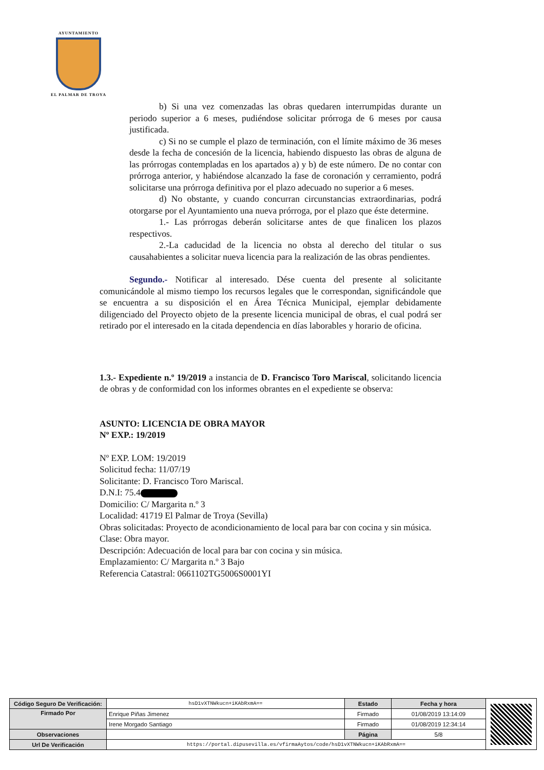AYUNTAMIENTO
EL PALMAR DE TROYA
b) Si una vez comenzadas las obras quedaren interrumpidas durante un periodo superior a 6 meses, pudiéndose solicitar prórroga de 6 meses por causa justificada.
c) Si no se cumple el plazo de terminación, con el límite máximo de 36 meses desde la fecha de concesión de la licencia, habiendo dispuesto las obras de alguna de las prórrogas contempladas en los apartados a) y b) de este número. De no contar con prórroga anterior, y habiéndose alcanzado la fase de coronación y cerramiento, podrá solicitarse una prórroga definitiva por el plazo adecuado no superior a 6 meses.
d) No obstante, y cuando concurran circunstancias extraordinarias, podrá otorgarse por el Ayuntamiento una nueva prórroga, por el plazo que éste determine.
1.- Las prórrogas deberán solicitarse antes de que finalicen los plazos respectivos.
2.-La caducidad de la licencia no obsta al derecho del titular o sus causahabientes a solicitar nueva licencia para la realización de las obras pendientes.
Segundo.- Notificar al interesado. Dése cuenta del presente al solicitante comunicándole al mismo tiempo los recursos legales que le correspondan, significándole que se encuentra a su disposición el en Área Técnica Municipal, ejemplar debidamente diligenciado del Proyecto objeto de la presente licencia municipal de obras, el cual podrá ser retirado por el interesado en la citada dependencia en días laborables y horario de oficina.
1.3.- Expediente n.º 19/2019 a instancia de D. Francisco Toro Mariscal, solicitando licencia de obras y de conformidad con los informes obrantes en el expediente se observa:
ASUNTO: LICENCIA DE OBRA MAYOR
Nº EXP.: 19/2019
Nº EXP. LOM: 19/2019
Solicitud fecha: 11/07/19
Solicitante: D. Francisco Toro Mariscal.
D.N.I: 75.4
Domicilio: C/ Margarita n.º 3
Localidad: 41719 El Palmar de Troya (Sevilla)
Obras solicitadas: Proyecto de acondicionamiento de local para bar con cocina y sin música.
Clase: Obra mayor.
Descripción: Adecuación de local para bar con cocina y sin música.
Emplazamiento: C/ Margarita n.º 3 Bajo
Referencia Catastral: 0661102TG5006S0001YI
| Código Seguro De Verificación: | hsD1vXTNWkucn+iKAbRxmA== | Estado | Fecha y hora | |
| Firmado Por | Enrique Piñas Jimenez | Firmado | 01/08/2019 13:14:09 | |
| | Irene Morgado Santiago | Firmado | 01/08/2019 12:34:14 | |
| Observaciones | | Página | 5/8 | |
| Url De Verificación | https://portal.dipusevilla.es/vfirmaAytos/code/hsD1vXTNWkucn+iKAbRxmA== | | | |